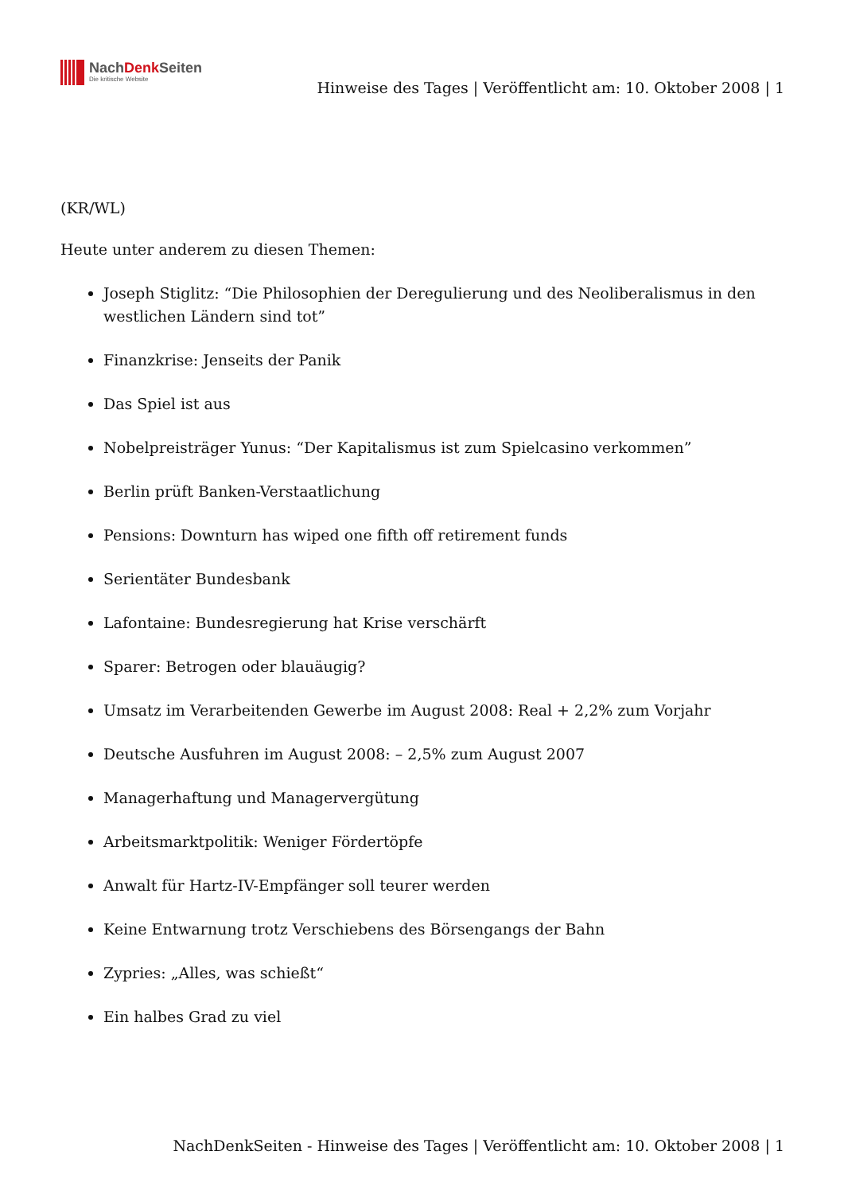NachDenk Seiten
Die kritische Website
Hinweise des Tages | Veröffentlicht am: 10. Oktober 2008 | 1
(KR/WL)
Heute unter anderem zu diesen Themen:
Joseph Stiglitz: “Die Philosophien der Deregulierung und des Neoliberalismus in den westlichen Ländern sind tot”
Finanzkrise: Jenseits der Panik
Das Spiel ist aus
Nobelpreisträger Yunus: “Der Kapitalismus ist zum Spielcasino verkommen”
Berlin prüft Banken-Verstaatlichung
Pensions: Downturn has wiped one fifth off retirement funds
Serientäter Bundesbank
Lafontaine: Bundesregierung hat Krise verschärft
Sparer: Betrogen oder blauäugig?
Umsatz im Verarbeitenden Gewerbe im August 2008: Real + 2,2% zum Vorjahr
Deutsche Ausfuhren im August 2008: – 2,5% zum August 2007
Managerhaftung und Managervergütung
Arbeitsmarktpolitik: Weniger Fördertöpfe
Anwalt für Hartz-IV-Empfänger soll teurer werden
Keine Entwarnung trotz Verschiebens des Börsengangs der Bahn
Zypries: „Alles, was schießt“
Ein halbes Grad zu viel
NachDenkSeiten - Hinweise des Tages | Veröffentlicht am: 10. Oktober 2008 | 1